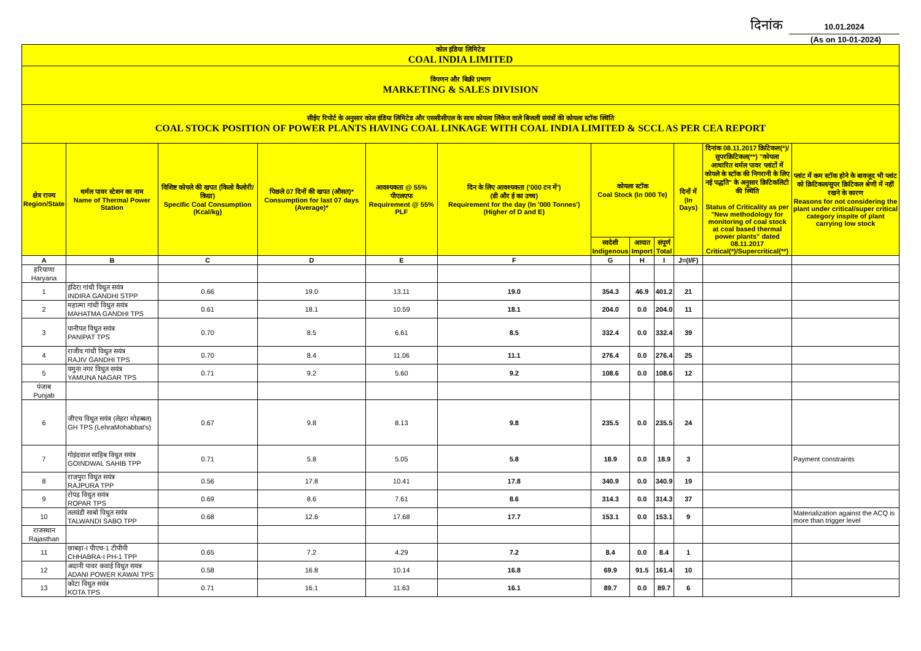दिनांक 10.01.2024
(As on 10-01-2024)
| कोल इंडिया लिमिटेड COAL INDIA LIMITED | | | | | | | | | | | |
| विपणन और बिक्री प्रभाग MARKETING & SALES DIVISION | | | | | | | | | | | |
| सीईए रिपोर्ट के अनुसार कोल इंडिया लिमिटेड और एससीसीएल के साथ कोयला लिंकेज वाले बिजली संयंत्रों की कोयला स्टॉक स्थिति COAL STOCK POSITION OF POWER PLANTS HAVING COAL LINKAGE WITH COAL INDIA LIMITED & SCCL AS PER CEA REPORT | | | | | | | | | | | |
| क्षेत्र राज्य Region/State | थर्मल पावर स्टेशन का नाम Name of Thermal Power Station | विशिष्ट कोयले की खपत (किलो कैलोरी/किग्रा) Specific Coal Consumption (Kcal/kg) | पिछले 07 दिनों की खपत (औसत)* Consumption for last 07 days (Average)* | आवश्यकता @ 55% पीएलएफ Requirement @ 55% PLF | दिन के लिए आवश्यकता ('000 टन में') (डी और ई का उच्च) Requirement for the day (In '000 Tonnes') (Higher of D and E) | कोयला स्टॉक Coal Stock (In 000 Te) | | | दिनों में (In Days) | दिनांक 08.11.2017 क्रिटिकल(*)/सुपरक्रिटिकल(**) "कोयला आधारित थर्मल पावर प्लांटों में कोयले के स्टॉक की निगरानी के लिए नई पद्धति" के अनुसार क्रिटिकलिटी की स्थिति Status of Criticality as per "New methodology for monitoring of coal stock at coal based thermal power plants" dated 08.11.2017 Critical(*)/Supercritical(**) | प्लांट में कम स्टॉक होने के बावजूद भी प्लांट को क्रिटिकल/सुपर क्रिटिकल श्रेणी में नहीं रखने के कारण Reasons for not considering the plant under critical/super critical category inspite of plant carrying low stock |
| | | | | | | स्वदेशी Indigenous | आयात Import | संपूर्ण Total | | | |
| A | B | C | D | E | F | G | H | I | J=(I/F) | | |
| हरियाणा Haryana | | | | | | | | | | | |
| 1 | इंदिरा गांधी विधुत सयंत्र INDIRA GANDHI STPP | 0.66 | 19.0 | 13.11 | 19.0 | 354.3 | 46.9 | 401.2 | 21 | | |
| 2 | महात्मा गांधी विधुत सयंत्र MAHATMA GANDHI TPS | 0.61 | 18.1 | 10.59 | 18.1 | 204.0 | 0.0 | 204.0 | 11 | | |
| 3 | पानीपत विधुत सयंत्र PANIPAT TPS | 0.70 | 8.5 | 6.61 | 8.5 | 332.4 | 0.0 | 332.4 | 39 | | |
| 4 | राजीव गांधी विधुत सयंत्र RAJIV GANDHI TPS | 0.70 | 8.4 | 11.06 | 11.1 | 276.4 | 0.0 | 276.4 | 25 | | |
| 5 | यमुना नगर विधुत सयंत्र YAMUNA NAGAR TPS | 0.71 | 9.2 | 5.60 | 9.2 | 108.6 | 0.0 | 108.6 | 12 | | |
| पंजाब Punjab | | | | | | | | | | | |
| 6 | जीएच विधुत सयंत्र (लेहरा मोहब्बत) GH TPS (LehraMohabbat's) | 0.67 | 9.8 | 8.13 | 9.8 | 235.5 | 0.0 | 235.5 | 24 | | |
| 7 | गोइंदवाल साहिब विधुत सयंत्र GOINDWAL SAHIB TPP | 0.71 | 5.8 | 5.05 | 5.8 | 18.9 | 0.0 | 18.9 | 3 | | Payment constraints |
| 8 | राजपुरा विधुत सयंत्र RAJPURA TPP | 0.56 | 17.8 | 10.41 | 17.8 | 340.9 | 0.0 | 340.9 | 19 | | |
| 9 | रोपड़ विधुत सयंत्र ROPAR TPS | 0.69 | 8.6 | 7.61 | 8.6 | 314.3 | 0.0 | 314.3 | 37 | | |
| 10 | तलवंडी साबो विधुत सयंत्र TALWANDI SABO TPP | 0.68 | 12.6 | 17.68 | 17.7 | 153.1 | 0.0 | 153.1 | 9 | | Materialization against the ACQ is more than trigger level |
| राजस्थान Rajasthan | | | | | | | | | | | |
| 11 | छाबड़ा-I पीएच-1 टीपीपी CHHABRA-I PH-1 TPP | 0.65 | 7.2 | 4.29 | 7.2 | 8.4 | 0.0 | 8.4 | 1 | | |
| 12 | अदानी पावर कवाई विधुत सयत्र ADANI POWER KAWAI TPS | 0.58 | 16.8 | 10.14 | 16.8 | 69.9 | 91.5 | 161.4 | 10 | | |
| 13 | कोटा विधुत सयंत्र KOTA TPS | 0.71 | 16.1 | 11.63 | 16.1 | 89.7 | 0.0 | 89.7 | 6 | | |